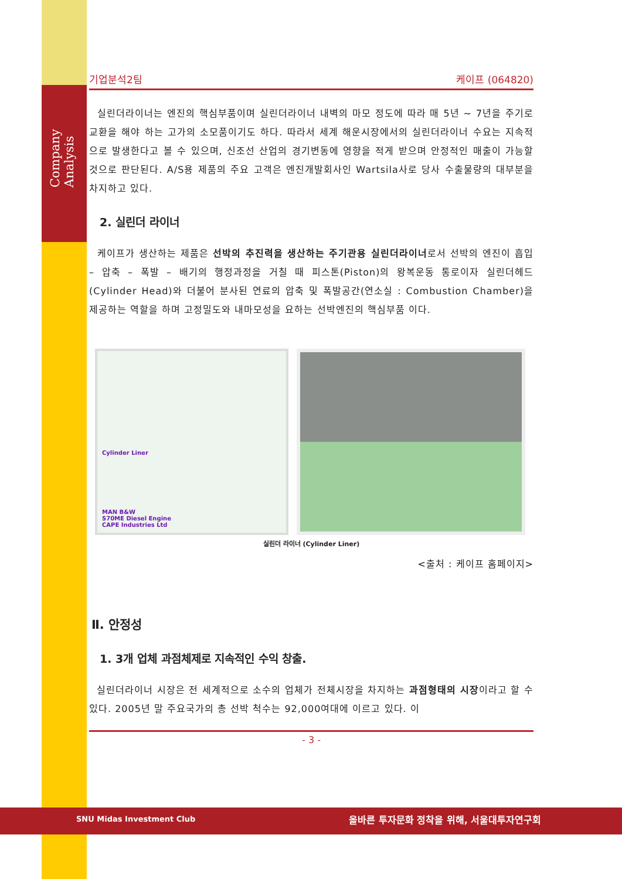Company Analysis
기업분석2팀 케이프 (064820)
실린더라이너는 엔진의 핵심부품이며 실린더라이너 내벽의 마모 정도에 따라 매 5년 ~ 7년을 주기로 교환을 해야 하는 고가의 소모품이기도 하다. 따라서 세계 해운시장에서의 실린더라이너 수요는 지속적으로 발생한다고 볼 수 있으며, 신조선 산업의 경기변동에 영향을 적게 받으며 안정적인 매출이 가능할 것으로 판단된다. A/S용 제품의 주요 고객은 엔진개발회사인 Wartsila사로 당사 수출물량의 대부분을 차지하고 있다.
2. 실린더 라이너
케이프가 생산하는 제품은 선박의 추진력을 생산하는 주기관용 실린더라이너로서 선박의 엔진이 흡입 – 압축 – 폭발 – 배기의 행정과정을 거칠 때 피스톤(Piston)의 왕복운동 통로이자 실린더헤드(Cylinder Head)와 더불어 분사된 연료의 압축 및 폭발공간(연소실 : Combustion Chamber)을 제공하는 역할을 하며 고정밀도와 내마모성을 요하는 선박엔진의 핵심부품 이다.
Cylinder Liner
MAN B&W
S70ME Diesel Engine
CAPE Industries Ltd
실린더 라이너 (Cylinder Liner)
<출처 : 케이프 홈페이지>
Ⅱ. 안정성
1. 3개 업체 과점체제로 지속적인 수익 창출.
실린더라이너 시장은 전 세계적으로 소수의 업체가 전체시장을 차지하는 과점형태의 시장이라고 할 수 있다. 2005년 말 주요국가의 총 선박 척수는 92,000여대에 이르고 있다. 이
- 3 -
SNU Midas Investment Club
올바른 투자문화 정착을 위해, 서울대투자연구회